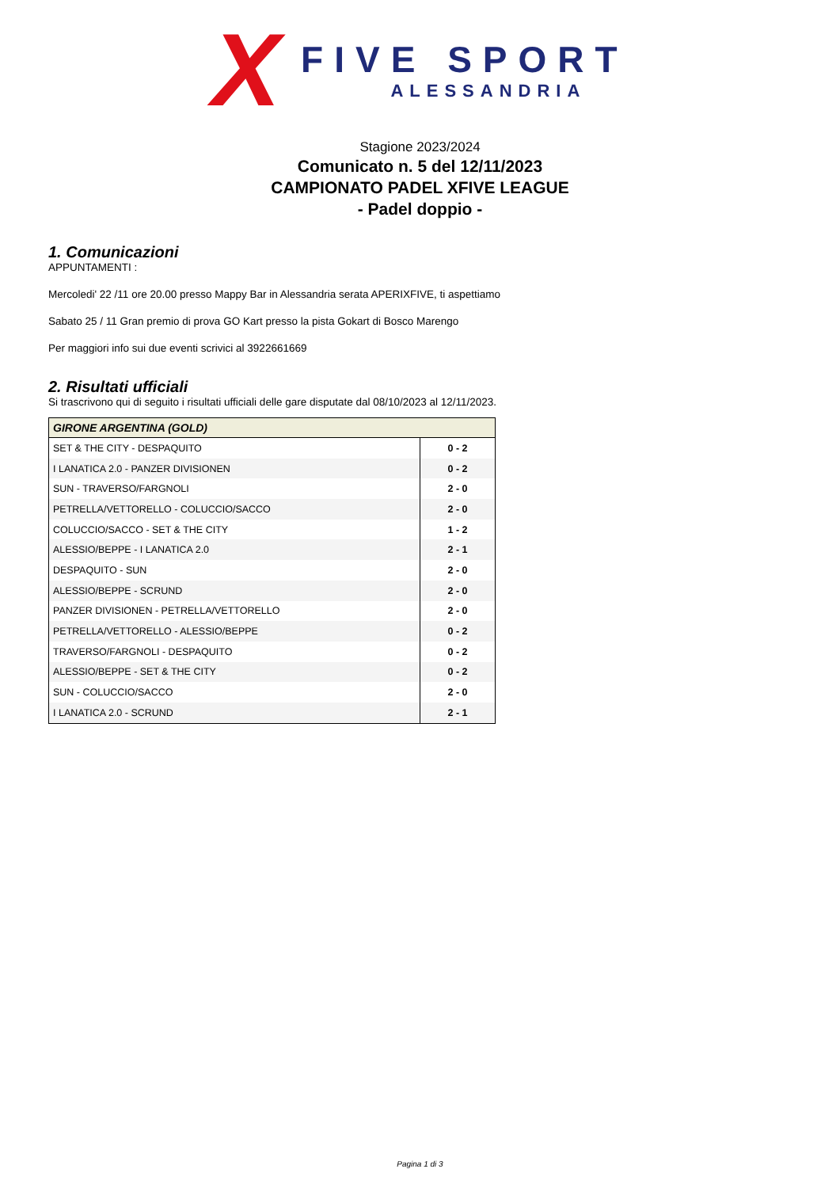X
FIVE SPORT
ALESSANDRIA
Stagione 2023/2024
Comunicato n. 5 del 12/11/2023
CAMPIONATO PADEL XFIVE LEAGUE
- Padel doppio -
1. Comunicazioni
APPUNTAMENTI :
Mercoledi' 22 /11 ore 20.00 presso Mappy Bar in Alessandria serata APERIXFIVE, ti aspettiamo
Sabato 25 / 11 Gran premio di prova GO Kart presso la pista Gokart di Bosco Marengo
Per maggiori info sui due eventi scrivici al 3922661669
2. Risultati ufficiali
Si trascrivono qui di seguito i risultati ufficiali delle gare disputate dal 08/10/2023 al 12/11/2023.
| GIRONE ARGENTINA (GOLD) | |
| --- | --- |
| SET & THE CITY - DESPAQUITO | 0 - 2 |
| I LANATICA 2.0 - PANZER DIVISIONEN | 0 - 2 |
| SUN - TRAVERSO/FARGNOLI | 2 - 0 |
| PETRELLA/VETTORELLO - COLUCCIO/SACCO | 2 - 0 |
| COLUCCIO/SACCO - SET & THE CITY | 1 - 2 |
| ALESSIO/BEPPE - I LANATICA 2.0 | 2 - 1 |
| DESPAQUITO - SUN | 2 - 0 |
| ALESSIO/BEPPE - SCRUND | 2 - 0 |
| PANZER DIVISIONEN - PETRELLA/VETTORELLO | 2 - 0 |
| PETRELLA/VETTORELLO - ALESSIO/BEPPE | 0 - 2 |
| TRAVERSO/FARGNOLI - DESPAQUITO | 0 - 2 |
| ALESSIO/BEPPE - SET & THE CITY | 0 - 2 |
| SUN - COLUCCIO/SACCO | 2 - 0 |
| I LANATICA 2.0 - SCRUND | 2 - 1 |
Pagina 1 di 3